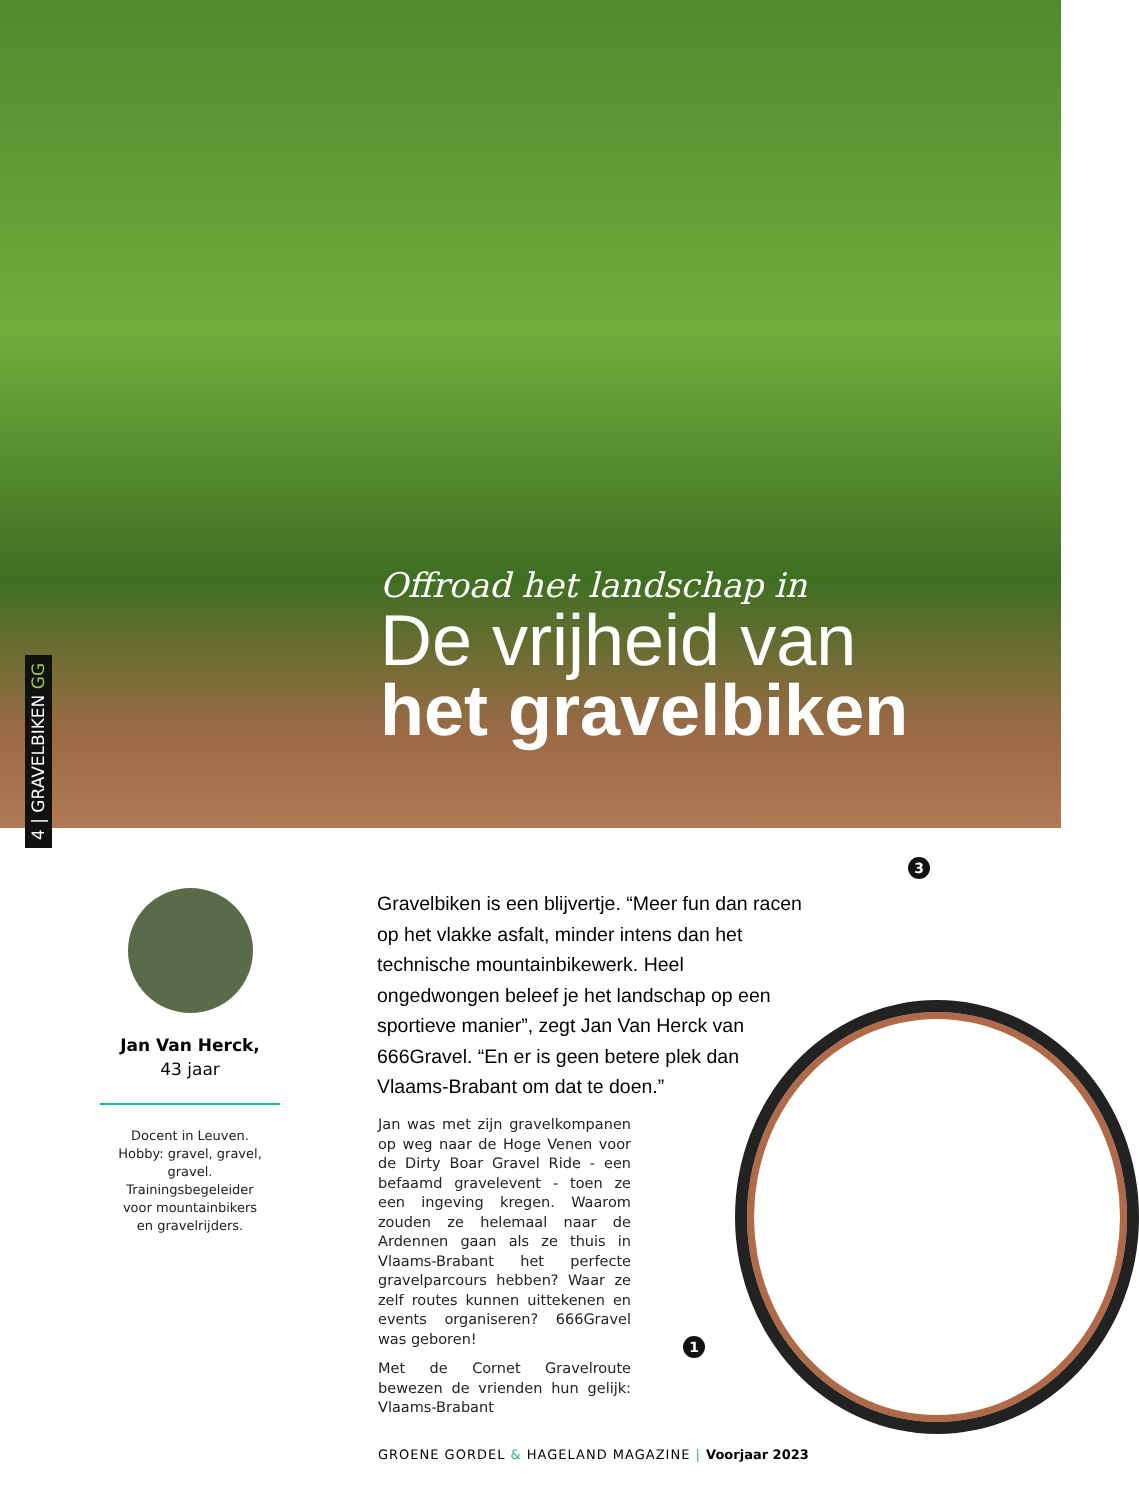Offroad het landschap in
De vrijheid van
het gravelbiken
4 | GRAVELBIKEN GG
Jan Van Herck,
43 jaar
Docent in Leuven.
Hobby: gravel, gravel, gravel.
Trainingsbegeleider
voor mountainbikers
en gravelrijders.
Gravelbiken is een blijvertje. “Meer fun dan racen op het vlakke asfalt, minder intens dan het technische mountainbikewerk. Heel ongedwongen beleef je het landschap op een sportieve manier”, zegt Jan Van Herck van 666Gravel. “En er is geen betere plek dan Vlaams-Brabant om dat te doen.”
Jan was met zijn gravelkompanen op weg naar de Hoge Venen voor de Dirty Boar Gravel Ride - een befaamd gravelevent - toen ze een ingeving kregen. Waarom zouden ze helemaal naar de Ardennen gaan als ze thuis in Vlaams-Brabant het perfecte gravelparcours hebben? Waar ze zelf routes kunnen uittekenen en events organiseren? 666Gravel was geboren!
Met de Cornet Gravelroute bewezen de vrienden hun gelijk: Vlaams-Brabant
3
1
GROENE GORDEL & HAGELAND MAGAZINE | Voorjaar 2023